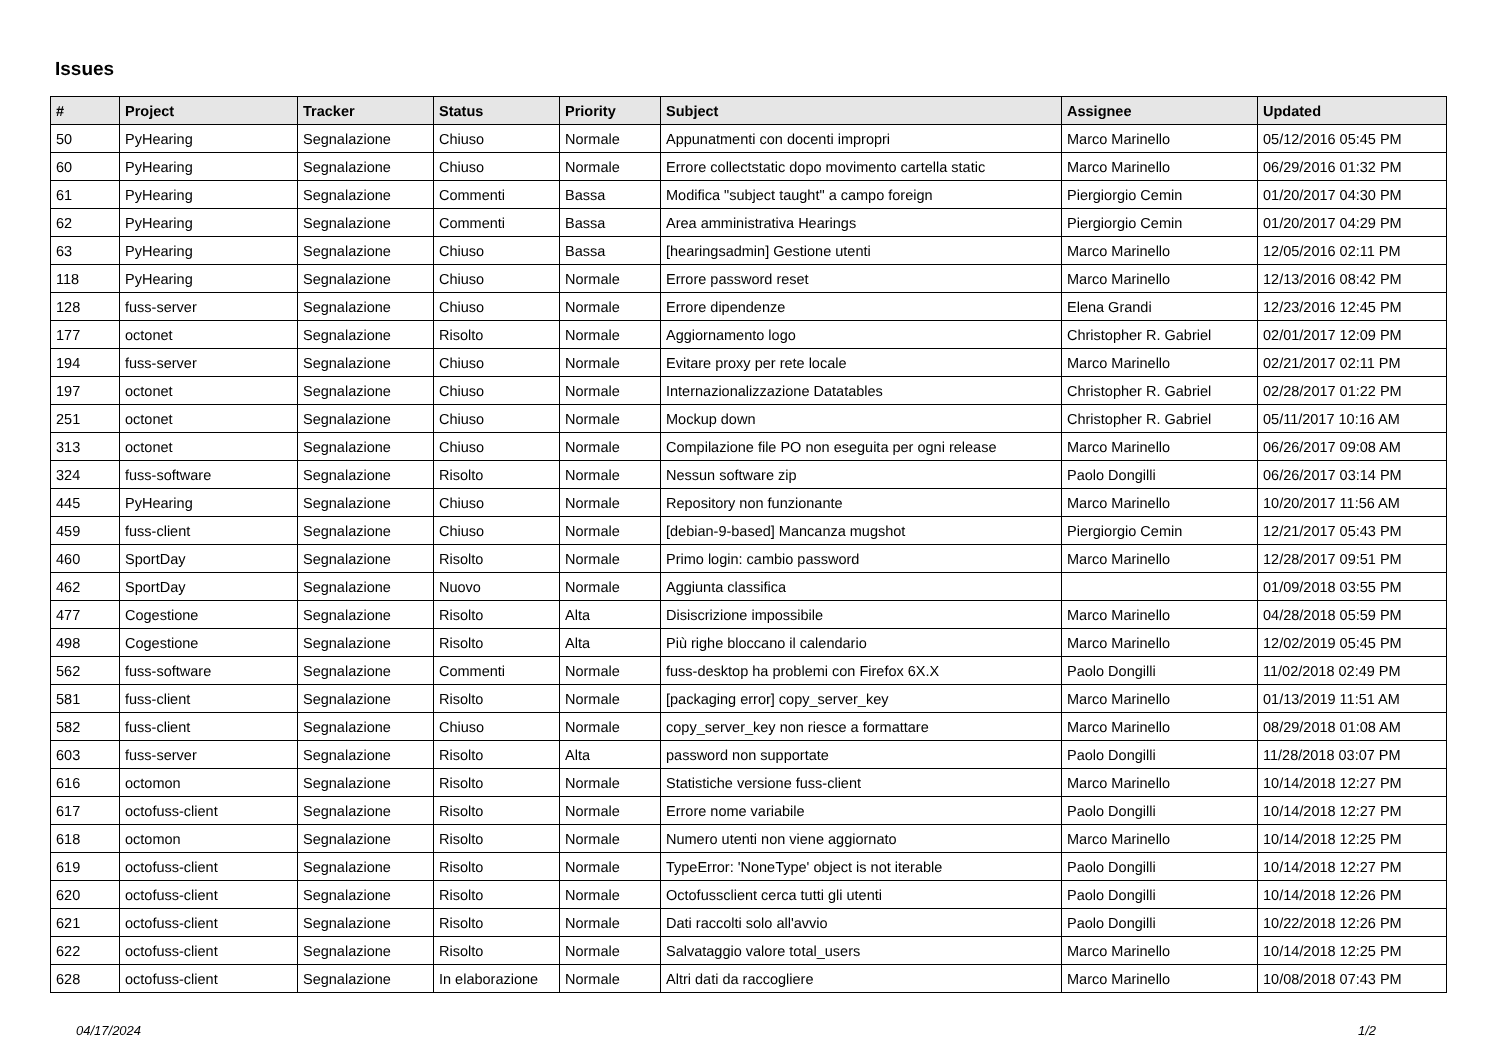Issues
| # | Project | Tracker | Status | Priority | Subject | Assignee | Updated |
| --- | --- | --- | --- | --- | --- | --- | --- |
| 50 | PyHearing | Segnalazione | Chiuso | Normale | Appunatmenti con docenti impropri | Marco Marinello | 05/12/2016 05:45 PM |
| 60 | PyHearing | Segnalazione | Chiuso | Normale | Errore collectstatic dopo movimento cartella static | Marco Marinello | 06/29/2016 01:32 PM |
| 61 | PyHearing | Segnalazione | Commenti | Bassa | Modifica "subject taught" a campo foreign | Piergiorgio Cemin | 01/20/2017 04:30 PM |
| 62 | PyHearing | Segnalazione | Commenti | Bassa | Area amministrativa Hearings | Piergiorgio Cemin | 01/20/2017 04:29 PM |
| 63 | PyHearing | Segnalazione | Chiuso | Bassa | [hearingsadmin] Gestione utenti | Marco Marinello | 12/05/2016 02:11 PM |
| 118 | PyHearing | Segnalazione | Chiuso | Normale | Errore password reset | Marco Marinello | 12/13/2016 08:42 PM |
| 128 | fuss-server | Segnalazione | Chiuso | Normale | Errore dipendenze | Elena Grandi | 12/23/2016 12:45 PM |
| 177 | octonet | Segnalazione | Risolto | Normale | Aggiornamento logo | Christopher R. Gabriel | 02/01/2017 12:09 PM |
| 194 | fuss-server | Segnalazione | Chiuso | Normale | Evitare proxy per rete locale | Marco Marinello | 02/21/2017 02:11 PM |
| 197 | octonet | Segnalazione | Chiuso | Normale | Internazionalizzazione Datatables | Christopher R. Gabriel | 02/28/2017 01:22 PM |
| 251 | octonet | Segnalazione | Chiuso | Normale | Mockup down | Christopher R. Gabriel | 05/11/2017 10:16 AM |
| 313 | octonet | Segnalazione | Chiuso | Normale | Compilazione file PO non eseguita per ogni release | Marco Marinello | 06/26/2017 09:08 AM |
| 324 | fuss-software | Segnalazione | Risolto | Normale | Nessun software zip | Paolo Dongilli | 06/26/2017 03:14 PM |
| 445 | PyHearing | Segnalazione | Chiuso | Normale | Repository non funzionante | Marco Marinello | 10/20/2017 11:56 AM |
| 459 | fuss-client | Segnalazione | Chiuso | Normale | [debian-9-based] Mancanza mugshot | Piergiorgio Cemin | 12/21/2017 05:43 PM |
| 460 | SportDay | Segnalazione | Risolto | Normale | Primo login: cambio password | Marco Marinello | 12/28/2017 09:51 PM |
| 462 | SportDay | Segnalazione | Nuovo | Normale | Aggiunta classifica | | 01/09/2018 03:55 PM |
| 477 | Cogestione | Segnalazione | Risolto | Alta | Disiscrizione impossibile | Marco Marinello | 04/28/2018 05:59 PM |
| 498 | Cogestione | Segnalazione | Risolto | Alta | Più righe bloccano il calendario | Marco Marinello | 12/02/2019 05:45 PM |
| 562 | fuss-software | Segnalazione | Commenti | Normale | fuss-desktop ha problemi con Firefox 6X.X | Paolo Dongilli | 11/02/2018 02:49 PM |
| 581 | fuss-client | Segnalazione | Risolto | Normale | [packaging error] copy_server_key | Marco Marinello | 01/13/2019 11:51 AM |
| 582 | fuss-client | Segnalazione | Chiuso | Normale | copy_server_key non riesce a formattare | Marco Marinello | 08/29/2018 01:08 AM |
| 603 | fuss-server | Segnalazione | Risolto | Alta | password non supportate | Paolo Dongilli | 11/28/2018 03:07 PM |
| 616 | octomon | Segnalazione | Risolto | Normale | Statistiche versione fuss-client | Marco Marinello | 10/14/2018 12:27 PM |
| 617 | octofuss-client | Segnalazione | Risolto | Normale | Errore nome variabile | Paolo Dongilli | 10/14/2018 12:27 PM |
| 618 | octomon | Segnalazione | Risolto | Normale | Numero utenti non viene aggiornato | Marco Marinello | 10/14/2018 12:25 PM |
| 619 | octofuss-client | Segnalazione | Risolto | Normale | TypeError: 'NoneType' object is not iterable | Paolo Dongilli | 10/14/2018 12:27 PM |
| 620 | octofuss-client | Segnalazione | Risolto | Normale | Octofussclient cerca tutti gli utenti | Paolo Dongilli | 10/14/2018 12:26 PM |
| 621 | octofuss-client | Segnalazione | Risolto | Normale | Dati raccolti solo all'avvio | Paolo Dongilli | 10/22/2018 12:26 PM |
| 622 | octofuss-client | Segnalazione | Risolto | Normale | Salvataggio valore total_users | Marco Marinello | 10/14/2018 12:25 PM |
| 628 | octofuss-client | Segnalazione | In elaborazione | Normale | Altri dati da raccogliere | Marco Marinello | 10/08/2018 07:43 PM |
04/17/2024 1/2